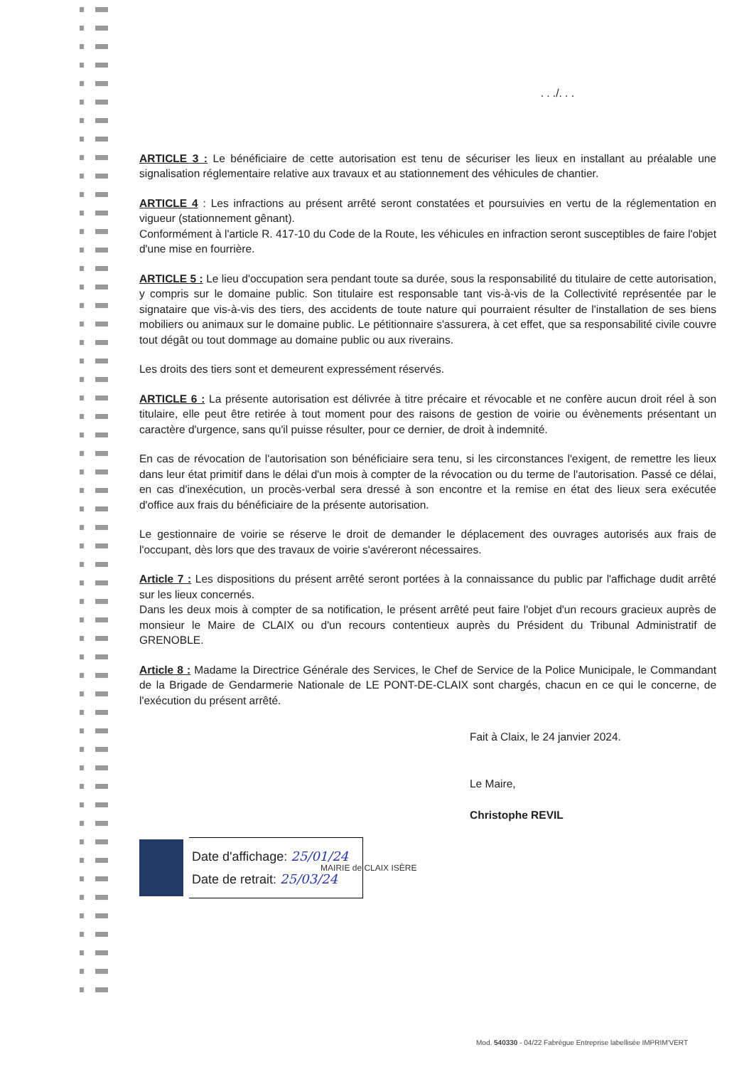. . ./. . .
ARTICLE 3 : Le bénéficiaire de cette autorisation est tenu de sécuriser les lieux en installant au préalable une signalisation réglementaire relative aux travaux et au stationnement des véhicules de chantier.
ARTICLE 4 : Les infractions au présent arrêté seront constatées et poursuivies en vertu de la réglementation en vigueur (stationnement gênant).
Conformément à l'article R. 417-10 du Code de la Route, les véhicules en infraction seront susceptibles de faire l'objet d'une mise en fourrière.
ARTICLE 5 : Le lieu d'occupation sera pendant toute sa durée, sous la responsabilité du titulaire de cette autorisation, y compris sur le domaine public. Son titulaire est responsable tant vis-à-vis de la Collectivité représentée par le signataire que vis-à-vis des tiers, des accidents de toute nature qui pourraient résulter de l'installation de ses biens mobiliers ou animaux sur le domaine public. Le pétitionnaire s'assurera, à cet effet, que sa responsabilité civile couvre tout dégât ou tout dommage au domaine public ou aux riverains.
Les droits des tiers sont et demeurent expressément réservés.
ARTICLE 6 : La présente autorisation est délivrée à titre précaire et révocable et ne confère aucun droit réel à son titulaire, elle peut être retirée à tout moment pour des raisons de gestion de voirie ou évènements présentant un caractère d'urgence, sans qu'il puisse résulter, pour ce dernier, de droit à indemnité.
En cas de révocation de l'autorisation son bénéficiaire sera tenu, si les circonstances l'exigent, de remettre les lieux dans leur état primitif dans le délai d'un mois à compter de la révocation ou du terme de l'autorisation. Passé ce délai, en cas d'inexécution, un procès-verbal sera dressé à son encontre et la remise en état des lieux sera exécutée d'office aux frais du bénéficiaire de la présente autorisation.
Le gestionnaire de voirie se réserve le droit de demander le déplacement des ouvrages autorisés aux frais de l'occupant, dès lors que des travaux de voirie s'avéreront nécessaires.
Article 7 : Les dispositions du présent arrêté seront portées à la connaissance du public par l'affichage dudit arrêté sur les lieux concernés.
Dans les deux mois à compter de sa notification, le présent arrêté peut faire l'objet d'un recours gracieux auprès de monsieur le Maire de CLAIX ou d'un recours contentieux auprès du Président du Tribunal Administratif de GRENOBLE.
Article 8 : Madame la Directrice Générale des Services, le Chef de Service de la Police Municipale, le Commandant de la Brigade de Gendarmerie Nationale de LE PONT-DE-CLAIX sont chargés, chacun en ce qui le concerne, de l'exécution du présent arrêté.
Fait à Claix, le 24 janvier 2024.
Le Maire,
Christophe REVIL
Date d'affichage: 25/01/24
Date de retrait: 25/03/24
MAIRIE de CLAIX ISÈRE
Mod. 540330 - 04/22 Fabrègue Entreprise labellisée IMPRIM'VERT